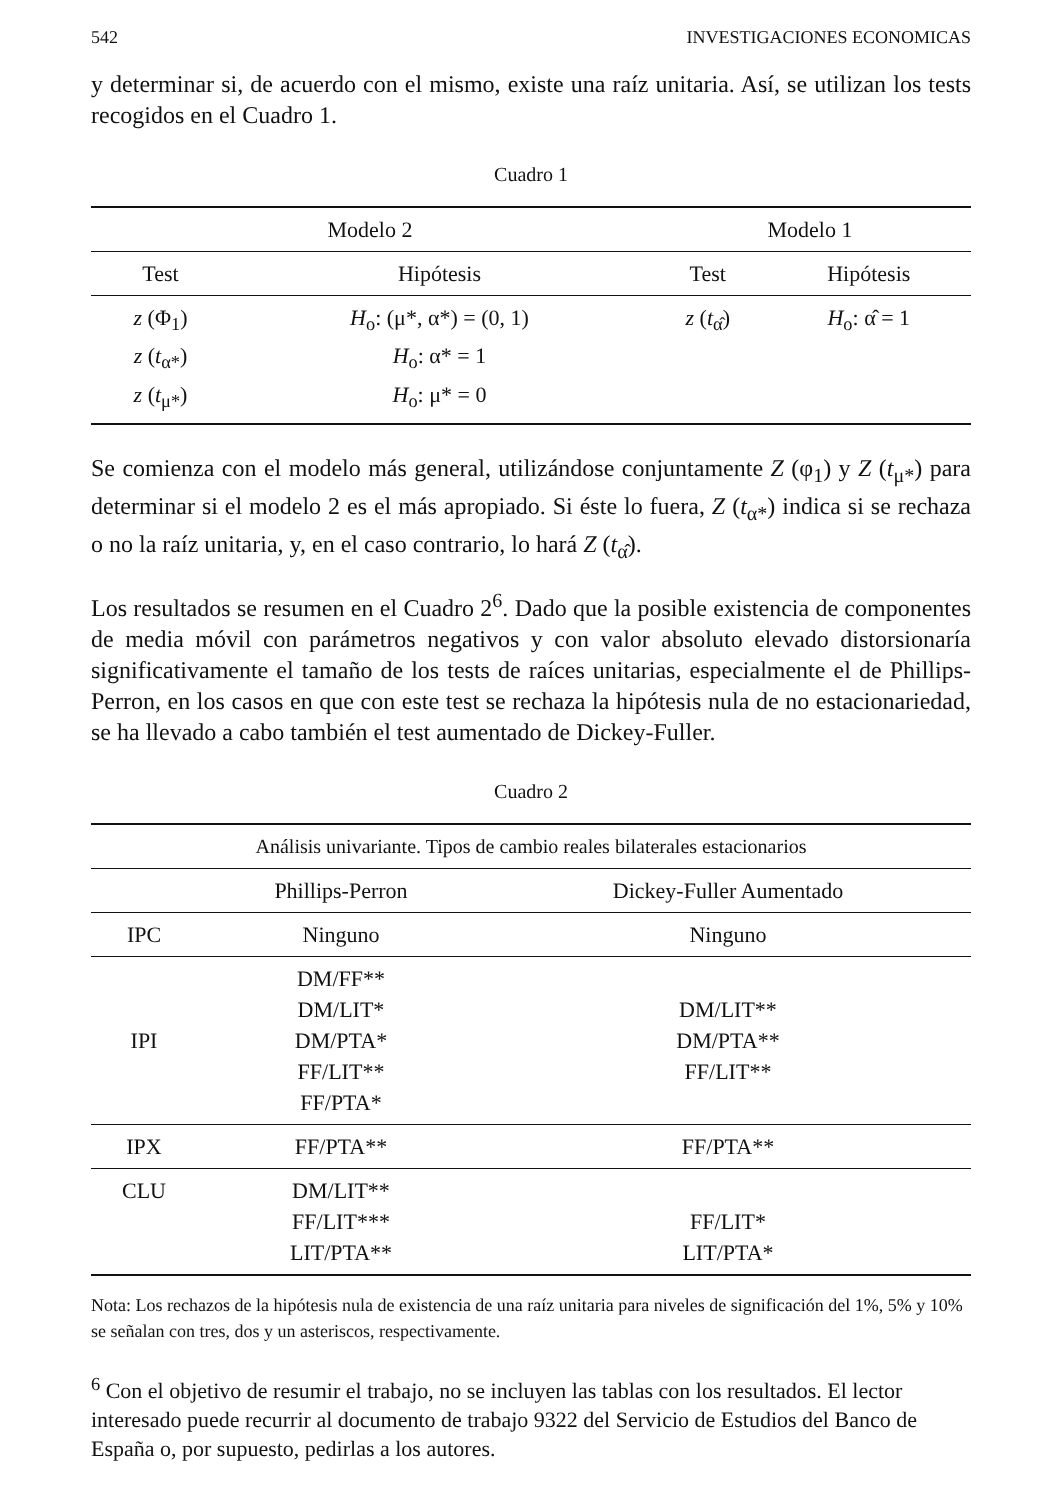542 INVESTIGACIONES ECONOMICAS
y determinar si, de acuerdo con el mismo, existe una raíz unitaria. Así, se utilizan los tests recogidos en el Cuadro 1.
Cuadro 1
| Modelo 2 | | Modelo 1 | |
| --- | --- | --- | --- |
| Test | Hipótesis | Test | Hipótesis |
| z (Φ<sub>1</sub>) z ( t<sub>α*</sub>) z ( t<sub>μ*</sub>) | H<sub>o</sub>: (μ*, α*) = (0, 1) H<sub>o</sub>: α* = 1 H<sub>o</sub>: μ* = 0 | z ( t<sub>α̂</sub>) | H<sub>o</sub>: α̂ = 1 |
Se comienza con el modelo más general, utilizándose conjuntamente Z (φ<sub>1</sub>) y Z (t<sub>μ*</sub>) para determinar si el modelo 2 es el más apropiado. Si éste lo fuera, Z (t<sub>α*</sub>) indica si se rechaza o no la raíz unitaria, y, en el caso contrario, lo hará Z (t<sub>α̂</sub>).
Los resultados se resumen en el Cuadro 2<sup>6</sup>. Dado que la posible existencia de componentes de media móvil con parámetros negativos y con valor absoluto elevado distorsionaría significativamente el tamaño de los tests de raíces unitarias, especialmente el de Phillips-Perron, en los casos en que con este test se rechaza la hipótesis nula de no estacionariedad, se ha llevado a cabo también el test aumentado de Dickey-Fuller.
Cuadro 2
| Análisis univariante. Tipos de cambio reales bilaterales estacionarios | | |
| --- | --- | --- |
| | Phillips-Perron | Dickey-Fuller Aumentado |
| IPC | Ninguno | Ninguno |
| IPI | DM/FF** DM/LIT* DM/PTA* FF/LIT** FF/PTA* | DM/LIT** DM/PTA** FF/LIT** |
| IPX | FF/PTA** | FF/PTA** |
| CLU | DM/LIT** FF/LIT*** LIT/PTA** | FF/LIT* LIT/PTA* |
Nota: Los rechazos de la hipótesis nula de existencia de una raíz unitaria para niveles de significación del 1%, 5% y 10% se señalan con tres, dos y un asteriscos, respectivamente.
<sup>6</sup> Con el objetivo de resumir el trabajo, no se incluyen las tablas con los resultados. El lector interesado puede recurrir al documento de trabajo 9322 del Servicio de Estudios del Banco de España o, por supuesto, pedirlas a los autores.